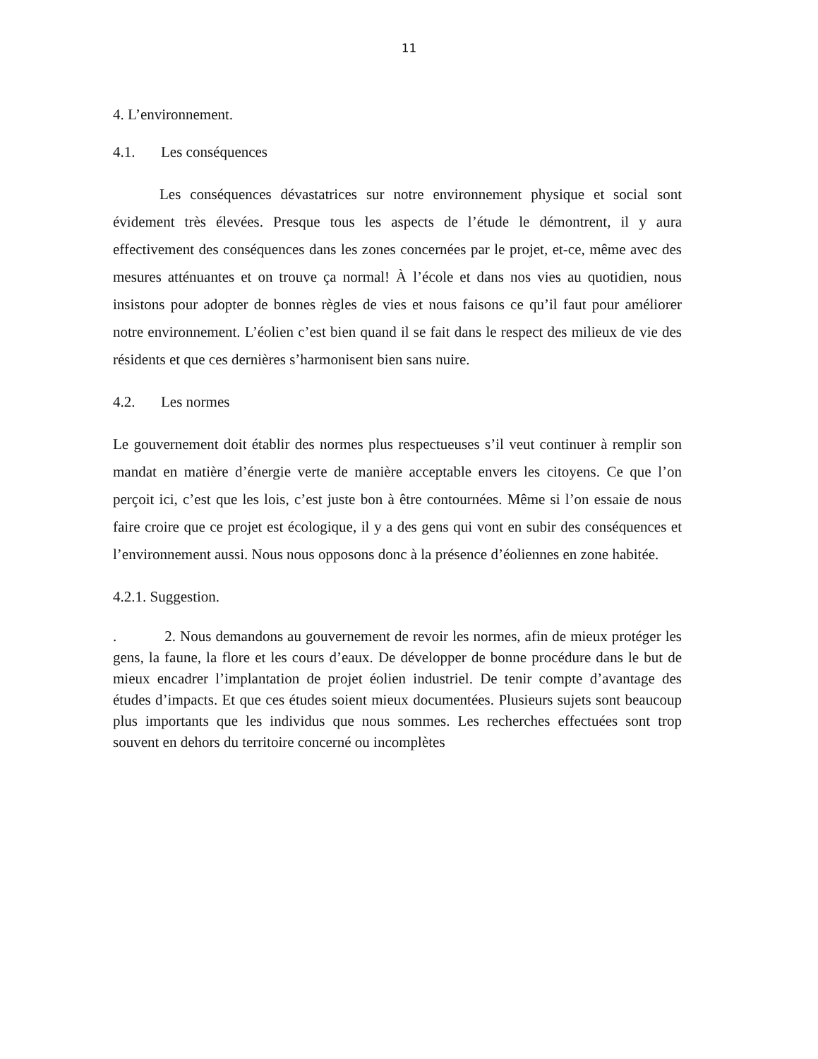11
4. L’environnement.
4.1. Les conséquences
Les conséquences dévastatrices sur notre environnement physique et social sont évidement très élevées. Presque tous les aspects de l’étude le démontrent, il y aura effectivement des conséquences dans les zones concernées par le projet, et-ce, même avec des mesures atténuantes et on trouve ça normal! À l’école et dans nos vies au quotidien, nous insistons pour adopter de bonnes règles de vies et nous faisons ce qu’il faut pour améliorer notre environnement. L’éolien c’est bien quand il se fait dans le respect des milieux de vie des résidents et que ces dernières s’harmonisent bien sans nuire.
4.2. Les normes
Le gouvernement doit établir des normes plus respectueuses s’il veut continuer à remplir son mandat en matière d’énergie verte de manière acceptable envers les citoyens. Ce que l’on perçoit ici, c’est que les lois, c’est juste bon à être contournées. Même si l’on essaie de nous faire croire que ce projet est écologique, il y a des gens qui vont en subir des conséquences et l’environnement aussi. Nous nous opposons donc à la présence d’éoliennes en zone habitée.
4.2.1. Suggestion.
. 2. Nous demandons au gouvernement de revoir les normes, afin de mieux protéger les gens, la faune, la flore et les cours d’eaux. De développer de bonne procédure dans le but de mieux encadrer l’implantation de projet éolien industriel. De tenir compte d’avantage des études d’impacts. Et que ces études soient mieux documentées. Plusieurs sujets sont beaucoup plus importants que les individus que nous sommes. Les recherches effectuées sont trop souvent en dehors du territoire concerné ou incomplètes